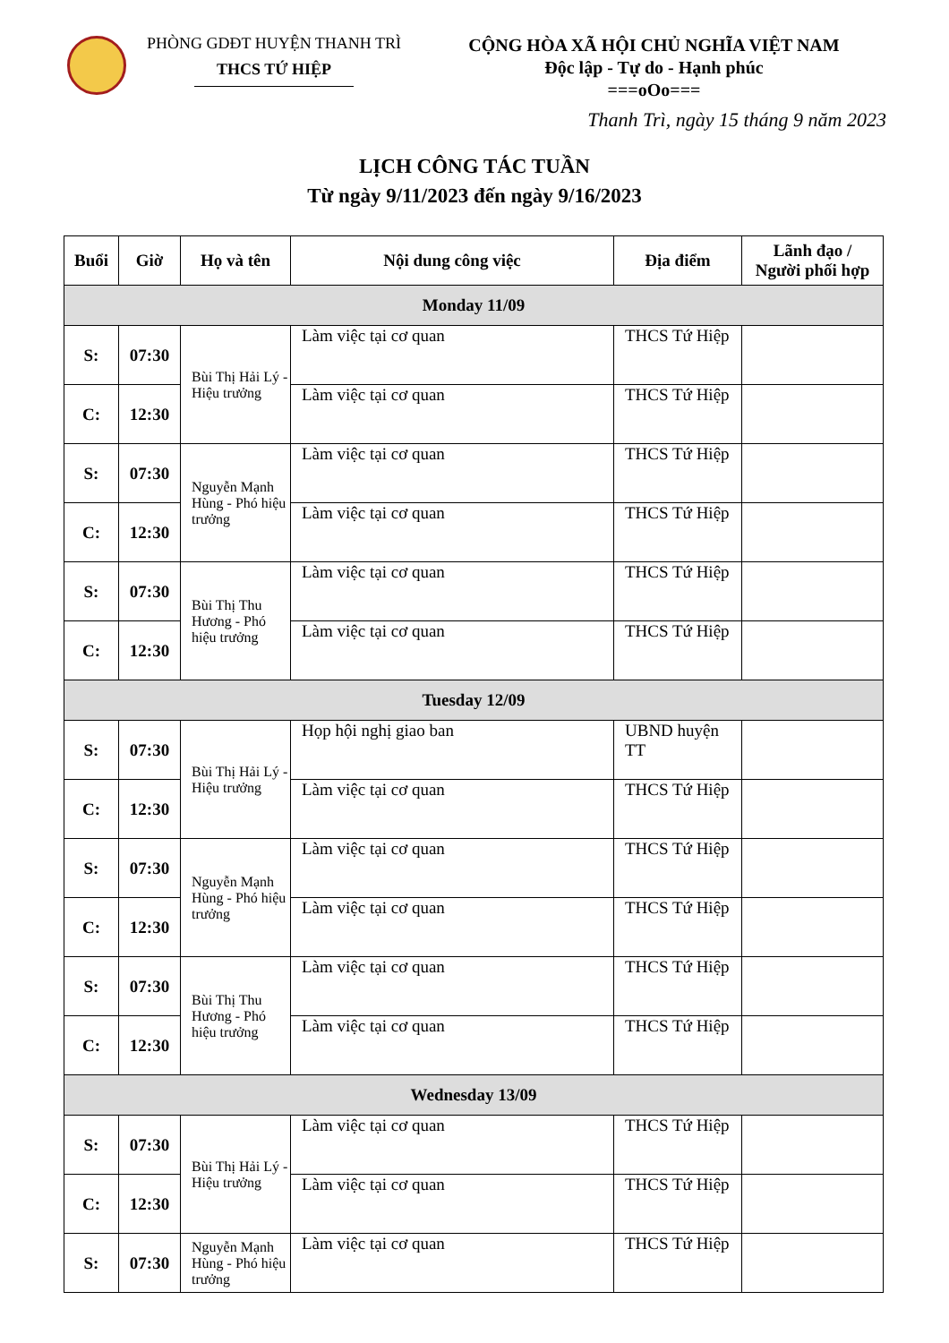PHÒNG GDĐT HUYỆN THANH TRÌ
THCS TỨ HIỆP
CỘNG HÒA XÃ HỘI CHỦ NGHĨA VIỆT NAM
Độc lập - Tự do - Hạnh phúc
===oOo===
Thanh Trì, ngày 15 tháng 9 năm 2023
LỊCH CÔNG TÁC TUẦN
Từ ngày 9/11/2023 đến ngày 9/16/2023
| Buổi | Giờ | Họ và tên | Nội dung công việc | Địa điểm | Lãnh đạo / Người phối hợp |
| --- | --- | --- | --- | --- | --- |
| Monday 11/09 | | | | | |
| S: | 07:30 | Bùi Thị Hải Lý - Hiệu trưởng | Làm việc tại cơ quan | THCS Tứ Hiệp | |
| C: | 12:30 | | Làm việc tại cơ quan | THCS Tứ Hiệp | |
| S: | 07:30 | Nguyễn Mạnh Hùng - Phó hiệu trưởng | Làm việc tại cơ quan | THCS Tứ Hiệp | |
| C: | 12:30 | | Làm việc tại cơ quan | THCS Tứ Hiệp | |
| S: | 07:30 | Bùi Thị Thu Hương - Phó hiệu trưởng | Làm việc tại cơ quan | THCS Tứ Hiệp | |
| C: | 12:30 | | Làm việc tại cơ quan | THCS Tứ Hiệp | |
| Tuesday 12/09 | | | | | |
| S: | 07:30 | Bùi Thị Hải Lý - Hiệu trưởng | Họp hội nghị giao ban | UBND huyện TT | |
| C: | 12:30 | | Làm việc tại cơ quan | THCS Tứ Hiệp | |
| S: | 07:30 | Nguyễn Mạnh Hùng - Phó hiệu trưởng | Làm việc tại cơ quan | THCS Tứ Hiệp | |
| C: | 12:30 | | Làm việc tại cơ quan | THCS Tứ Hiệp | |
| S: | 07:30 | Bùi Thị Thu Hương - Phó hiệu trưởng | Làm việc tại cơ quan | THCS Tứ Hiệp | |
| C: | 12:30 | | Làm việc tại cơ quan | THCS Tứ Hiệp | |
| Wednesday 13/09 | | | | | |
| S: | 07:30 | Bùi Thị Hải Lý - Hiệu trưởng | Làm việc tại cơ quan | THCS Tứ Hiệp | |
| C: | 12:30 | | Làm việc tại cơ quan | THCS Tứ Hiệp | |
| S: | 07:30 | Nguyễn Mạnh Hùng - Phó hiệu trưởng | Làm việc tại cơ quan | THCS Tứ Hiệp | |